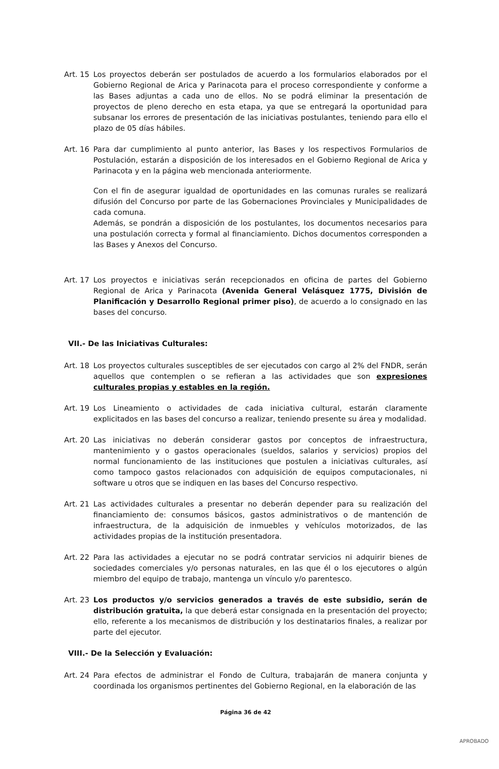Art. 15
Los proyectos deberán ser postulados de acuerdo a los formularios elaborados por el Gobierno Regional de Arica y Parinacota para el proceso correspondiente y conforme a las Bases adjuntas a cada uno de ellos. No se podrá eliminar la presentación de proyectos de pleno derecho en esta etapa, ya que se entregará la oportunidad para subsanar los errores de presentación de las iniciativas postulantes, teniendo para ello el plazo de 05 días hábiles.
Art. 16
Para dar cumplimiento al punto anterior, las Bases y los respectivos Formularios de Postulación, estarán a disposición de los interesados en el Gobierno Regional de Arica y Parinacota y en la página web mencionada anteriormente.
Con el fin de asegurar igualdad de oportunidades en las comunas rurales se realizará difusión del Concurso por parte de las Gobernaciones Provinciales y Municipalidades de cada comuna.
Además, se pondrán a disposición de los postulantes, los documentos necesarios para una postulación correcta y formal al financiamiento. Dichos documentos corresponden a las Bases y Anexos del Concurso.
Art. 17
Los proyectos e iniciativas serán recepcionados en oficina de partes del Gobierno Regional de Arica y Parinacota (Avenida General Velásquez 1775, División de Planificación y Desarrollo Regional primer piso), de acuerdo a lo consignado en las bases del concurso.
VII.- De las Iniciativas Culturales:
Art. 18
Los proyectos culturales susceptibles de ser ejecutados con cargo al 2% del FNDR, serán aquellos que contemplen o se refieran a las actividades que son expresiones culturales propias y estables en la región.
Art. 19
Los Lineamiento o actividades de cada iniciativa cultural, estarán claramente explicitados en las bases del concurso a realizar, teniendo presente su área y modalidad.
Art. 20
Las iniciativas no deberán considerar gastos por conceptos de infraestructura, mantenimiento y o gastos operacionales (sueldos, salarios y servicios) propios del normal funcionamiento de las instituciones que postulen a iniciativas culturales, así como tampoco gastos relacionados con adquisición de equipos computacionales, ni software u otros que se indiquen en las bases del Concurso respectivo.
Art. 21
Las actividades culturales a presentar no deberán depender para su realización del financiamiento de: consumos básicos, gastos administrativos o de mantención de infraestructura, de la adquisición de inmuebles y vehículos motorizados, de las actividades propias de la institución presentadora.
Art. 22
Para las actividades a ejecutar no se podrá contratar servicios ni adquirir bienes de sociedades comerciales y/o personas naturales, en las que él o los ejecutores o algún miembro del equipo de trabajo, mantenga un vínculo y/o parentesco.
Art. 23
Los productos y/o servicios generados a través de este subsidio, serán de distribución gratuita, la que deberá estar consignada en la presentación del proyecto; ello, referente a los mecanismos de distribución y los destinatarios finales, a realizar por parte del ejecutor.
VIII.- De la Selección y Evaluación:
Art. 24
Para efectos de administrar el Fondo de Cultura, trabajarán de manera conjunta y coordinada los organismos pertinentes del Gobierno Regional, en la elaboración de las
Página 36 de 42
APROBADO